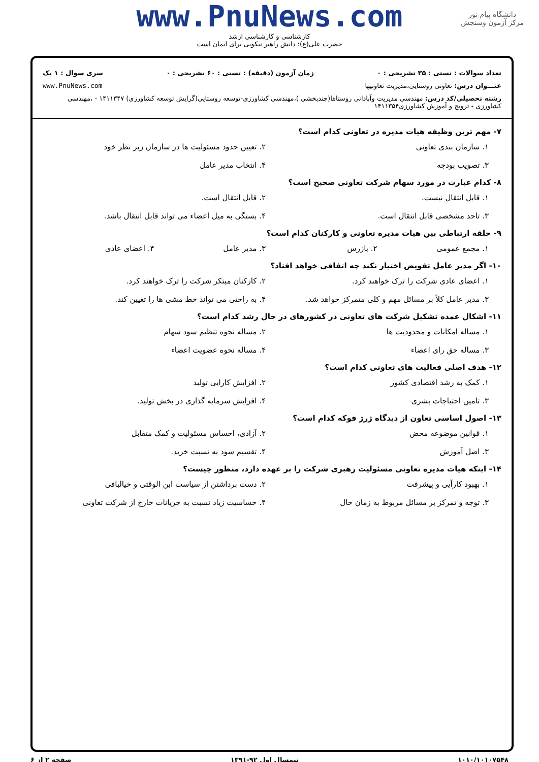دانشگاه پیام نور
مرکز آزمون وسنجش
www.PnuNews.com
کارشناسی و کارشناسی ارشد
حضرت علی(ع): دانش راهبر نیکویی برای ایمان است
تعداد سوالات : تستی : ۳۵ تشریحی : ۰ زمان آزمون (دقیقه) : تستی : ۶۰ تشریحی : ۰ سری سوال : ۱ یک
عنـــوان درس: تعاونی روستایی،مدیریت تعاونیها www.PnuNews.com
رشته تحصیلی/کد درس: مهندسی مدیریت وآبادانی روستاها(چندبخشی )،مهندسی کشاورزی-توسعه روستایی(گرایش توسعه کشاورزی) ۱۴۱۱۳۴۷ - ،مهندسی کشاورزی - ترویج و آموزش کشاورزی۱۴۱۱۳۵۴
۷- مهم ترین وظیفه هیات مدیره در تعاونی کدام است؟
۱. سازمان بندی تعاونی ۲. تعیین حدود مسئولیت ها در سازمان زیر نظر خود ۳. تصویب بودجه ۴. انتخاب مدیر عامل
۸- کدام عبارت در مورد سهام شرکت تعاونی صحیح است؟
۱. قابل انتقال نیست. ۲. قابل انتقال است. ۳. تاحد مشخصی قابل انتقال است. ۴. بستگی به میل اعضاء می تواند قابل انتقال باشد.
۹- حلقه ارتباطی بین هیات مدیره تعاونی و کارکنان کدام است؟
۱. مجمع عمومی ۲. بازرس ۳. مدیر عامل ۴. اعضای عادی
۱۰- اگر مدیر عامل تفویض اختیار نکند چه اتفاقی خواهد افتاد؟
۱. اعضای عادی شرکت را ترک خواهند کرد. ۲. کارکنان مبتکر شرکت را ترک خواهند کرد. ۳. مدیر عامل کلاً بر مسائل مهم و کلی متمرکز خواهد شد. ۴. به راحتی می تواند خط مشی ها را تعیین کند.
۱۱- اشکال عمده تشکیل شرکت های تعاونی در کشورهای در حال رشد کدام است؟
۱. مساله امکانات و محدودیت ها ۲. مساله نحوه تنظیم سود سهام ۳. مساله حق رای اعضاء ۴. مساله نحوه عضویت اعضاء
۱۲- هدف اصلی فعالیت های تعاونی کدام است؟
۱. کمک به رشد اقتصادی کشور ۲. افزایش کارایی تولید ۳. تامین احتیاجات بشری ۴. افزایش سرمایه گذاری در بخش تولید.
۱۳- اصول اساسی تعاون از دیدگاه ژرژ فوکه کدام است؟
۱. قوانین موضوعه محض ۲. آزادی، احساس مسئولیت و کمک متقابل ۳. اصل آموزش ۴. تقسیم سود به نسبت خرید.
۱۴- اینکه هیات مدیره تعاونی مسئولیت رهبری شرکت را بر عهده دارد، منظور چیست؟
۱. بهبود کارآیی و پیشرفت ۲. دست برداشتن از سیاست ابن الوقتی و خیالبافی ۳. توجه و تمرکز بر مسائل مربوط به زمان حال ۴. حساسیت زیاد نسبت به جریانات خارج از شرکت تعاونی
۱۰۱۰/۱۰۱۰۷۵۴۸ نیمسال اول ۹۲-۱۳۹۱ صفحه ۲ از ۶